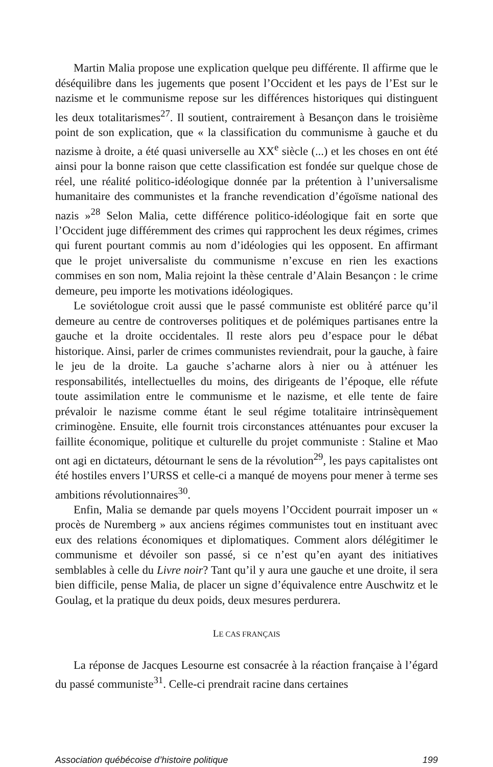Martin Malia propose une explication quelque peu différente. Il affirme que le déséquilibre dans les jugements que posent l’Occident et les pays de l’Est sur le nazisme et le communisme repose sur les différences historiques qui distinguent les deux totalitarismes<sup>27</sup>. Il soutient, contrairement à Besançon dans le troisième point de son explication, que « la classification du communisme à gauche et du nazisme à droite, a été quasi universelle au XX<sup>e</sup> siècle (...) et les choses en ont été ainsi pour la bonne raison que cette classification est fondée sur quelque chose de réel, une réalité politico-idéologique donnée par la prétention à l’universalisme humanitaire des communistes et la franche revendication d’égoïsme national des nazis »<sup>28</sup> Selon Malia, cette différence politico-idéologique fait en sorte que l’Occident juge différemment des crimes qui rapprochent les deux régimes, crimes qui furent pourtant commis au nom d’idéologies qui les opposent. En affirmant que le projet universaliste du communisme n’excuse en rien les exactions commises en son nom, Malia rejoint la thèse centrale d’Alain Besançon : le crime demeure, peu importe les motivations idéologiques.
Le soviétologue croit aussi que le passé communiste est oblitéré parce qu’il demeure au centre de controverses politiques et de polémiques partisanes entre la gauche et la droite occidentales. Il reste alors peu d’espace pour le débat historique. Ainsi, parler de crimes communistes reviendrait, pour la gauche, à faire le jeu de la droite. La gauche s’acharne alors à nier ou à atténuer les responsabilités, intellectuelles du moins, des dirigeants de l’époque, elle réfute toute assimilation entre le communisme et le nazisme, et elle tente de faire prévaloir le nazisme comme étant le seul régime totalitaire intrinsèquement criminogène. Ensuite, elle fournit trois circonstances atténuantes pour excuser la faillite économique, politique et culturelle du projet communiste : Staline et Mao ont agi en dictateurs, détournant le sens de la révolution<sup>29</sup>, les pays capitalistes ont été hostiles envers l’URSS et celle-ci a manqué de moyens pour mener à terme ses ambitions révolutionnaires<sup>30</sup>.
Enfin, Malia se demande par quels moyens l’Occident pourrait imposer un « procès de Nuremberg » aux anciens régimes communistes tout en instituant avec eux des relations économiques et diplomatiques. Comment alors délégitimer le communisme et dévoiler son passé, si ce n’est qu’en ayant des initiatives semblables à celle du Livre noir? Tant qu’il y aura une gauche et une droite, il sera bien difficile, pense Malia, de placer un signe d’équivalence entre Auschwitz et le Goulag, et la pratique du deux poids, deux mesures perdurera.
LE CAS FRANÇAIS
La réponse de Jacques Lesourne est consacrée à la réaction française à l’égard du passé communiste<sup>31</sup>. Celle-ci prendrait racine dans certaines
Association québécoise d’histoire politique 199